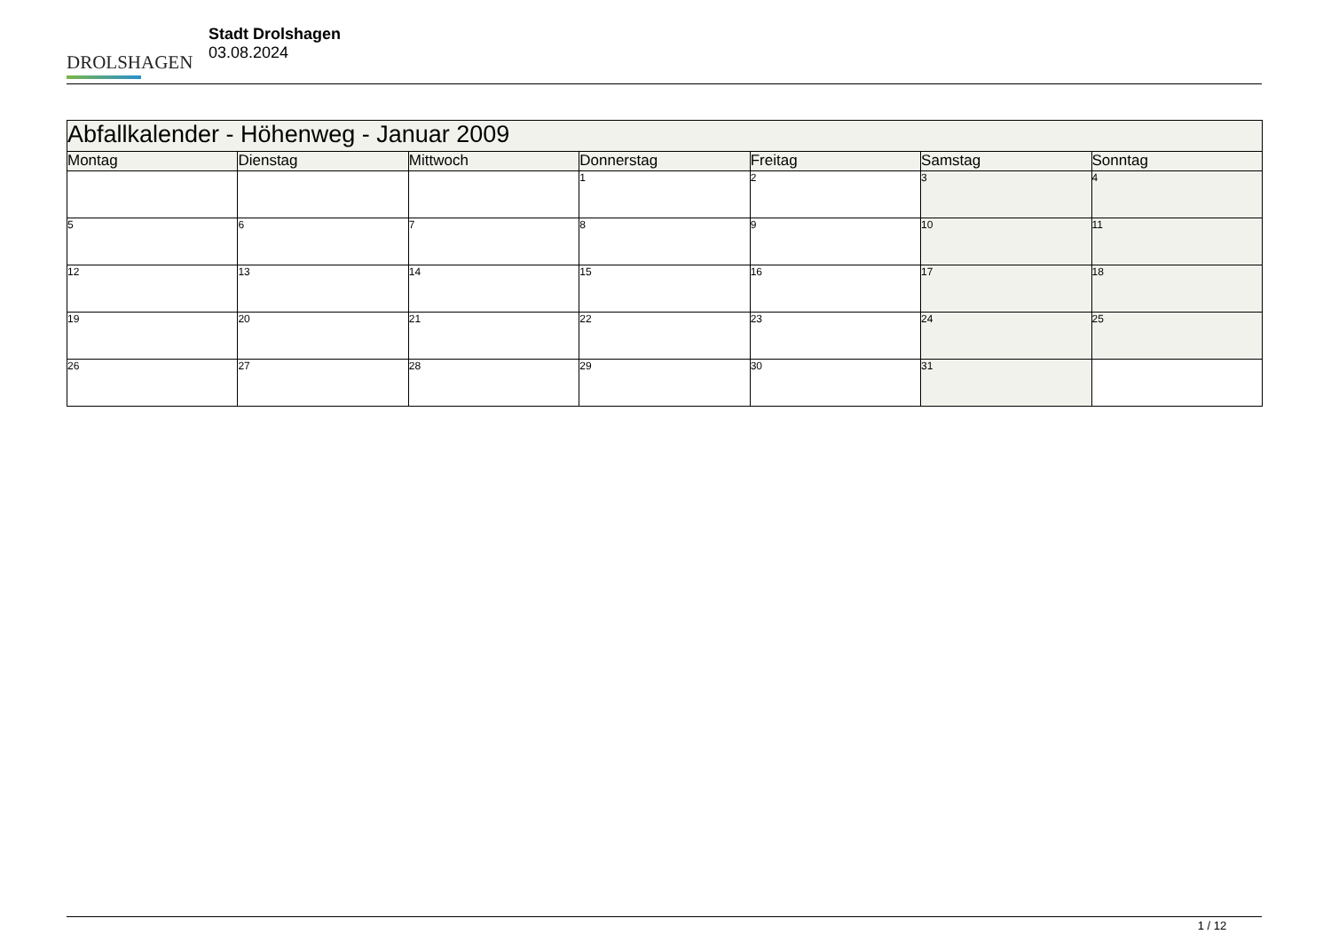DROLSHAGEN
Stadt Drolshagen
03.08.2024
| Abfallkalender - Höhenweg - Januar 2009 | | | | | | |
| --- | --- | --- | --- | --- | --- | --- |
| Montag | Dienstag | Mittwoch | Donnerstag | Freitag | Samstag | Sonntag |
| | | | 1 | 2 | 3 | 4 |
| 5 | 6 | 7 | 8 | 9 | 10 | 11 |
| 12 | 13 | 14 | 15 | 16 | 17 | 18 |
| 19 | 20 | 21 | 22 | 23 | 24 | 25 |
| 26 | 27 | 28 | 29 | 30 | 31 | |
1 / 12